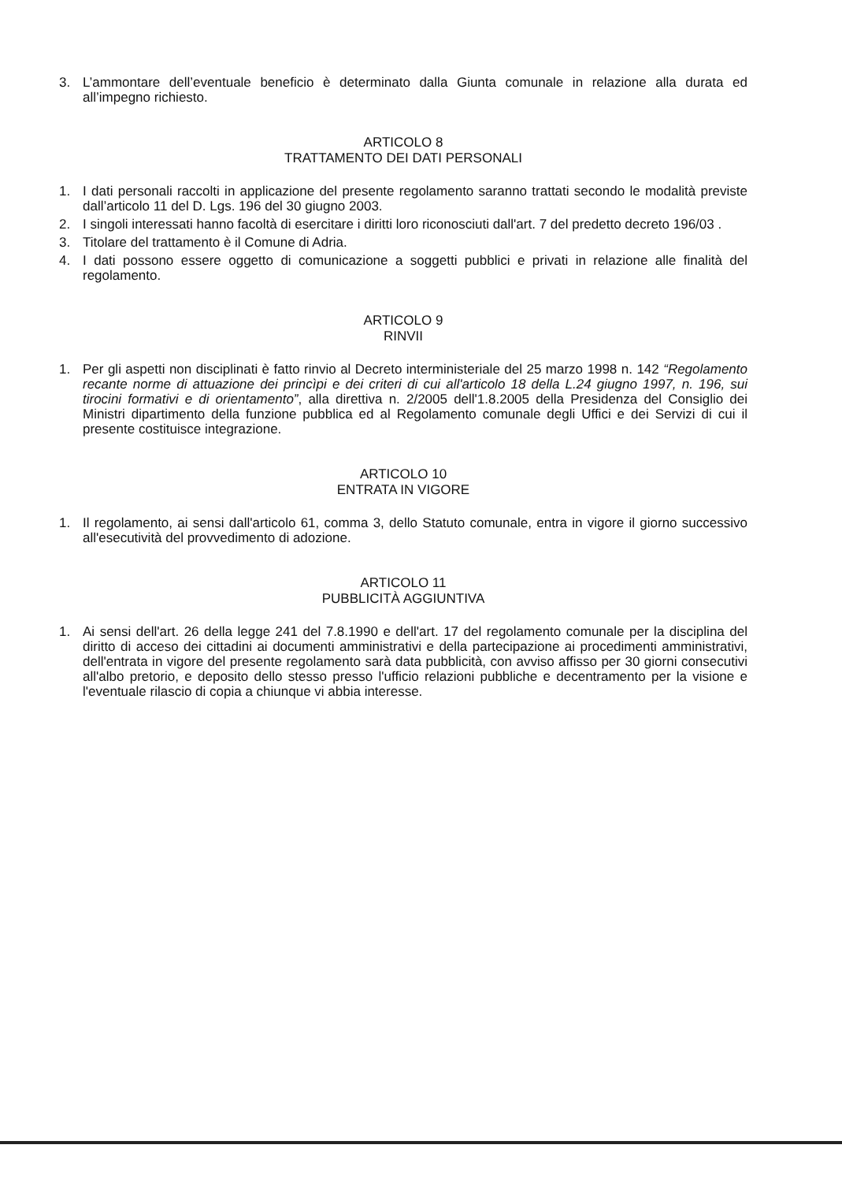3. L’ammontare dell’eventuale beneficio è determinato dalla Giunta comunale in relazione alla durata ed all’impegno richiesto.
ARTICOLO 8
TRATTAMENTO DEI DATI PERSONALI
1. I dati personali raccolti in applicazione del presente regolamento saranno trattati secondo le modalità previste dall’articolo 11 del D. Lgs. 196 del 30 giugno 2003.
2. I singoli interessati hanno facoltà di esercitare i diritti loro riconosciuti dall'art. 7 del predetto decreto 196/03 .
3. Titolare del trattamento è il Comune di Adria.
4. I dati possono essere oggetto di comunicazione a soggetti pubblici e privati in relazione alle finalità del regolamento.
ARTICOLO 9
RINVII
1. Per gli aspetti non disciplinati è fatto rinvio al Decreto interministeriale del 25 marzo 1998 n. 142 “Regolamento recante norme di attuazione dei princìpi e dei criteri di cui all'articolo 18 della L.24 giugno 1997, n. 196, sui tirocini formativi e di orientamento”, alla direttiva n. 2/2005 dell'1.8.2005 della Presidenza del Consiglio dei Ministri dipartimento della funzione pubblica ed al Regolamento comunale degli Uffici e dei Servizi di cui il presente costituisce integrazione.
ARTICOLO 10
ENTRATA IN VIGORE
1. Il regolamento, ai sensi dall'articolo 61, comma 3, dello Statuto comunale, entra in vigore il giorno successivo all'esecutività del provvedimento di adozione.
ARTICOLO 11
PUBBLICITÀ AGGIUNTIVA
1. Ai sensi dell'art. 26 della legge 241 del 7.8.1990 e dell'art. 17 del regolamento comunale per la disciplina del diritto di acceso dei cittadini ai documenti amministrativi e della partecipazione ai procedimenti amministrativi, dell'entrata in vigore del presente regolamento sarà data pubblicità, con avviso affisso per 30 giorni consecutivi all'albo pretorio, e deposito dello stesso presso l'ufficio relazioni pubbliche e decentramento per la visione e l'eventuale rilascio di copia a chiunque vi abbia interesse.